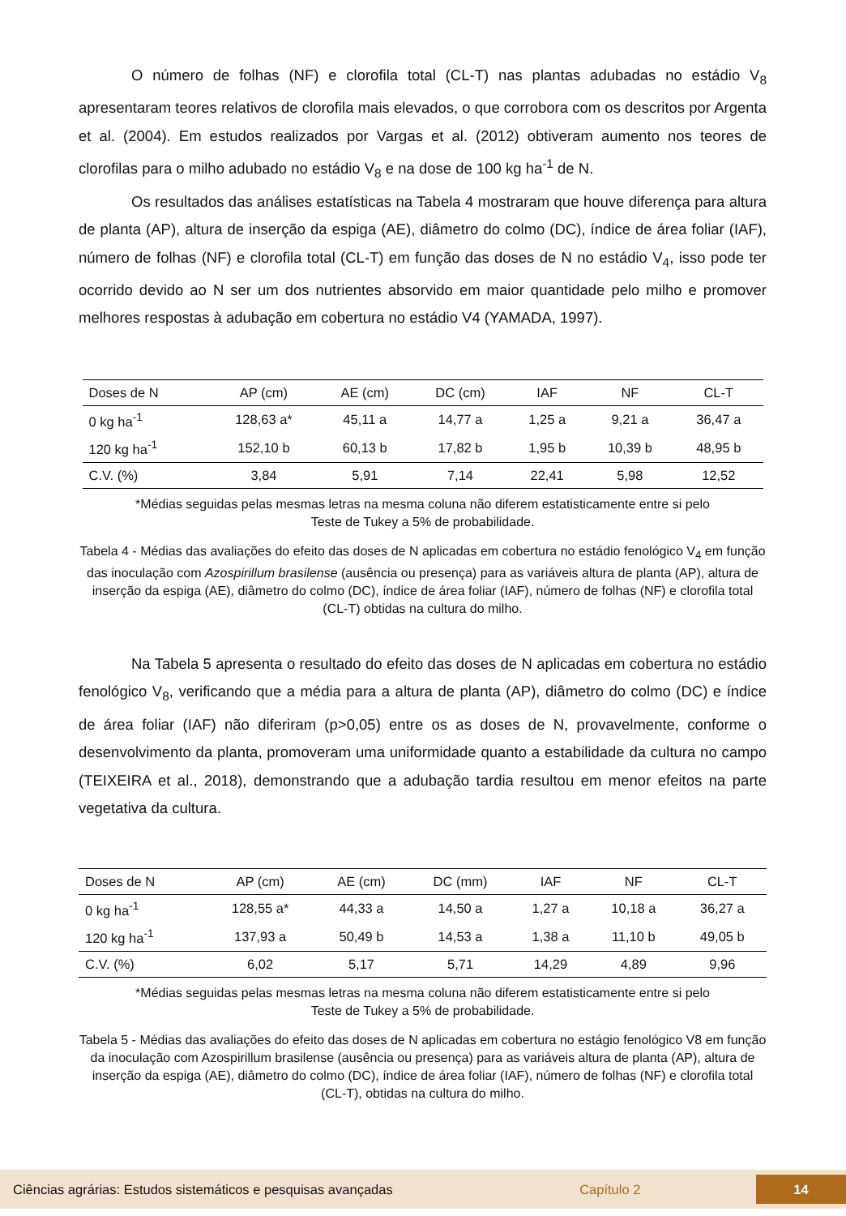O número de folhas (NF) e clorofila total (CL-T) nas plantas adubadas no estádio V<sub>8</sub> apresentaram teores relativos de clorofila mais elevados, o que corrobora com os descritos por Argenta et al. (2004). Em estudos realizados por Vargas et al. (2012) obtiveram aumento nos teores de clorofilas para o milho adubado no estádio V<sub>8</sub> e na dose de 100 kg ha<sup>-1</sup> de N.
Os resultados das análises estatísticas na Tabela 4 mostraram que houve diferença para altura de planta (AP), altura de inserção da espiga (AE), diâmetro do colmo (DC), índice de área foliar (IAF), número de folhas (NF) e clorofila total (CL-T) em função das doses de N no estádio V<sub>4</sub>, isso pode ter ocorrido devido ao N ser um dos nutrientes absorvido em maior quantidade pelo milho e promover melhores respostas à adubação em cobertura no estádio V4 (YAMADA, 1997).
| Doses de N | AP (cm) | AE (cm) | DC (cm) | IAF | NF | CL-T |
| --- | --- | --- | --- | --- | --- | --- |
| 0 kg ha<sup>-1</sup> | 128,63 a* | 45,11 a | 14,77 a | 1,25 a | 9,21 a | 36,47 a |
| 120 kg ha<sup>-1</sup> | 152,10 b | 60,13 b | 17,82 b | 1,95 b | 10,39 b | 48,95 b |
| C.V. (%) | 3,84 | 5,91 | 7,14 | 22,41 | 5,98 | 12,52 |
*Médias seguidas pelas mesmas letras na mesma coluna não diferem estatisticamente entre si pelo
Teste de Tukey a 5% de probabilidade.
Tabela 4 - Médias das avaliações do efeito das doses de N aplicadas em cobertura no estádio fenológico V<sub>4</sub> em função das inoculação com Azospirillum brasilense (ausência ou presença) para as variáveis altura de planta (AP), altura de inserção da espiga (AE), diâmetro do colmo (DC), índice de área foliar (IAF), número de folhas (NF) e clorofila total (CL-T) obtidas na cultura do milho.
Na Tabela 5 apresenta o resultado do efeito das doses de N aplicadas em cobertura no estádio fenológico V<sub>8</sub>, verificando que a média para a altura de planta (AP), diâmetro do colmo (DC) e índice de área foliar (IAF) não diferiram (p>0,05) entre os as doses de N, provavelmente, conforme o desenvolvimento da planta, promoveram uma uniformidade quanto a estabilidade da cultura no campo (TEIXEIRA et al., 2018), demonstrando que a adubação tardia resultou em menor efeitos na parte vegetativa da cultura.
| Doses de N | AP (cm) | AE (cm) | DC (mm) | IAF | NF | CL-T |
| --- | --- | --- | --- | --- | --- | --- |
| 0 kg ha<sup>-1</sup> | 128,55 a* | 44,33 a | 14,50 a | 1,27 a | 10,18 a | 36,27 a |
| 120 kg ha<sup>-1</sup> | 137,93 a | 50,49 b | 14,53 a | 1,38 a | 11,10 b | 49,05 b |
| C.V. (%) | 6,02 | 5,17 | 5,71 | 14,29 | 4,89 | 9,96 |
*Médias seguidas pelas mesmas letras na mesma coluna não diferem estatisticamente entre si pelo
Teste de Tukey a 5% de probabilidade.
Tabela 5 - Médias das avaliações do efeito das doses de N aplicadas em cobertura no estágio fenológico V8 em função da inoculação com Azospirillum brasilense (ausência ou presença) para as variáveis altura de planta (AP), altura de inserção da espiga (AE), diâmetro do colmo (DC), índice de área foliar (IAF), número de folhas (NF) e clorofila total (CL-T), obtidas na cultura do milho.
Ciências agrárias: Estudos sistemáticos e pesquisas avançadas Capítulo 2 14